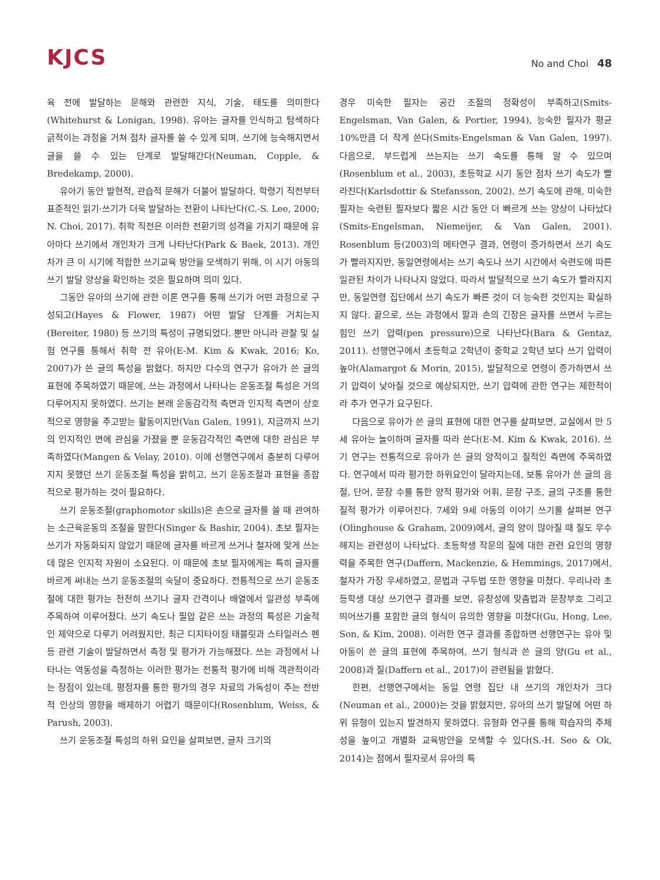KJCS
No and Choi 48
육 전에 발달하는 문해와 관련한 지식, 기술, 태도를 의미한다(Whitehurst & Lonigan, 1998). 유아는 글자를 인식하고 탐색하다 긁적이는 과정을 거쳐 점차 글자를 쓸 수 있게 되며, 쓰기에 능숙해지면서 글을 쓸 수 있는 단계로 발달해간다(Neuman, Copple, & Bredekamp, 2000).
유아기 동안 발현적, 관습적 문해가 더불어 발달하다, 학령기 직전부터 표준적인 읽기·쓰기가 더욱 발달하는 전환이 나타난다(C.-S. Lee, 2000; N. Choi, 2017). 취학 직전은 이러한 전환기의 성격을 가지기 때문에 유아마다 쓰기에서 개인차가 크게 나타난다(Park & Baek, 2013). 개인차가 큰 이 시기에 적합한 쓰기교육 방안을 모색하기 위해, 이 시기 아동의 쓰기 발달 양상을 확인하는 것은 필요하며 의미 있다.
그동안 유아의 쓰기에 관한 이론 연구를 통해 쓰기가 어떤 과정으로 구성되고(Hayes & Flower, 1987) 어떤 발달 단계를 거치는지(Bereiter, 1980) 등 쓰기의 특성이 규명되었다. 뿐만 아니라 관찰 및 실험 연구를 통해서 취학 전 유아(E-M. Kim & Kwak, 2016; Ko, 2007)가 쓴 글의 특성을 밝혔다. 하지만 다수의 연구가 유아가 쓴 글의 표현에 주목하였기 때문에, 쓰는 과정에서 나타나는 운동조절 특성은 거의 다루어지지 못하였다. 쓰기는 본래 운동감각적 측면과 인지적 측면이 상호적으로 영향을 주고받는 활동이지만(Van Galen, 1991), 지금까지 쓰기의 인지적인 면에 관심을 가졌을 뿐 운동감각적인 측면에 대한 관심은 부족하였다(Mangen & Velay, 2010). 이에 선행연구에서 충분히 다루어지지 못했던 쓰기 운동조절 특성을 밝히고, 쓰기 운동조절과 표현을 종합적으로 평가하는 것이 필요하다.
쓰기 운동조절(graphomotor skills)은 손으로 글자를 쓸 때 관여하는 소근육운동의 조절을 말한다(Singer & Bashir, 2004). 초보 필자는 쓰기가 자동화되지 않았기 때문에 글자를 바르게 쓰거나 철자에 맞게 쓰는 데 많은 인지적 자원이 소요된다. 이 때문에 초보 필자에게는 특히 글자를 바르게 써내는 쓰기 운동조절의 숙달이 중요하다. 전통적으로 쓰기 운동조절에 대한 평가는 천천히 쓰기나 글자 간격이나 배열에서 일관성 부족에 주목하여 이루어졌다. 쓰기 속도나 필압 같은 쓰는 과정의 특성은 기술적인 제약으로 다루기 어려웠지만, 최근 디지타이징 태블릿과 스타일러스 펜 등 관련 기술이 발달하면서 측정 및 평가가 가능해졌다. 쓰는 과정에서 나타나는 역동성을 측정하는 이러한 평가는 전통적 평가에 비해 객관적이라는 장점이 있는데, 평정자를 통한 평가의 경우 자료의 가독성이 주는 전반적 인상의 영향을 배제하기 어렵기 때문이다(Rosenblum, Weiss, & Parush, 2003).
쓰기 운동조절 특성의 하위 요인을 살펴보면, 글자 크기의
경우 미숙한 필자는 공간 조절의 정확성이 부족하고(Smits-Engelsman, Van Galen, & Portier, 1994), 능숙한 필자가 평균 10%만큼 더 작게 쓴다(Smits-Engelsman & Van Galen, 1997). 다음으로, 부드럽게 쓰는지는 쓰기 속도를 통해 알 수 있으며(Rosenblum et al., 2003), 초등학교 시기 동안 점차 쓰기 속도가 빨라진다(Karlsdottir & Stefansson, 2002). 쓰기 속도에 관해, 미숙한 필자는 숙련된 필자보다 짧은 시간 동안 더 빠르게 쓰는 양상이 나타났다(Smits-Engelsman, Niemeijer, & Van Galen, 2001). Rosenblum 등(2003)의 메타연구 결과, 연령이 증가하면서 쓰기 속도가 빨라지지만, 동일연령에서는 쓰기 속도나 쓰기 시간에서 숙련도에 따른 일관된 차이가 나타나지 않았다. 따라서 발달적으로 쓰기 속도가 빨라지지만, 동일연령 집단에서 쓰기 속도가 빠른 것이 더 능숙한 것인지는 확실하지 않다. 끝으로, 쓰는 과정에서 팔과 손의 긴장은 글자를 쓰면서 누르는 힘인 쓰기 압력(pen pressure)으로 나타난다(Bara & Gentaz, 2011). 선행연구에서 초등학교 2학년이 중학교 2학년 보다 쓰기 압력이 높아(Alamargot & Morin, 2015), 발달적으로 연령이 증가하면서 쓰기 압력이 낮아질 것으로 예상되지만, 쓰기 압력에 관한 연구는 제한적이라 추가 연구가 요구된다.
다음으로 유아가 쓴 글의 표현에 대한 연구를 살펴보면, 교실에서 만 5세 유아는 놀이하며 글자를 따라 쓴다(E-M. Kim & Kwak, 2016). 쓰기 연구는 전통적으로 유아가 쓴 글의 양적이고 질적인 측면에 주목하였다. 연구에서 따라 평가한 하위요인이 달라지는데, 보통 유아가 쓴 글의 음절, 단어, 문장 수를 통한 양적 평가와 어휘, 문장 구조, 글의 구조를 통한 질적 평가가 이루어진다. 7세와 9세 아동의 이야기 쓰기를 살펴본 연구(Olinghouse & Graham, 2009)에서, 글의 양이 많아질 때 질도 우수해지는 관련성이 나타났다. 초등학생 작문의 질에 대한 관련 요인의 영향력을 주목한 연구(Daffern, Mackenzie, & Hemmings, 2017)에서, 철자가 가장 우세하였고, 문법과 구두법 또한 영향을 미쳤다. 우리나라 초등학생 대상 쓰기연구 결과를 보면, 유창성에 맞춤법과 문장부호 그리고 띄어쓰기를 포함한 글의 형식이 유의한 영향을 미쳤다(Gu, Hong, Lee, Son, & Kim, 2008). 이러한 연구 결과를 종합하면 선행연구는 유아 및 아동이 쓴 글의 표현에 주목하여, 쓰기 형식과 쓴 글의 양(Gu et al., 2008)과 질(Daffern et al., 2017)이 관련됨을 밝혔다.
한편, 선행연구에서는 동일 연령 집단 내 쓰기의 개인차가 크다(Neuman et al., 2000)는 것을 밝혔지만, 유아의 쓰기 발달에 어떤 하위 유형이 있는지 발견하지 못하였다. 유형화 연구를 통해 학습자의 주체성을 높이고 개별화 교육방안을 모색할 수 있다(S.-H. Seo & Ok, 2014)는 점에서 필자로서 유아의 특